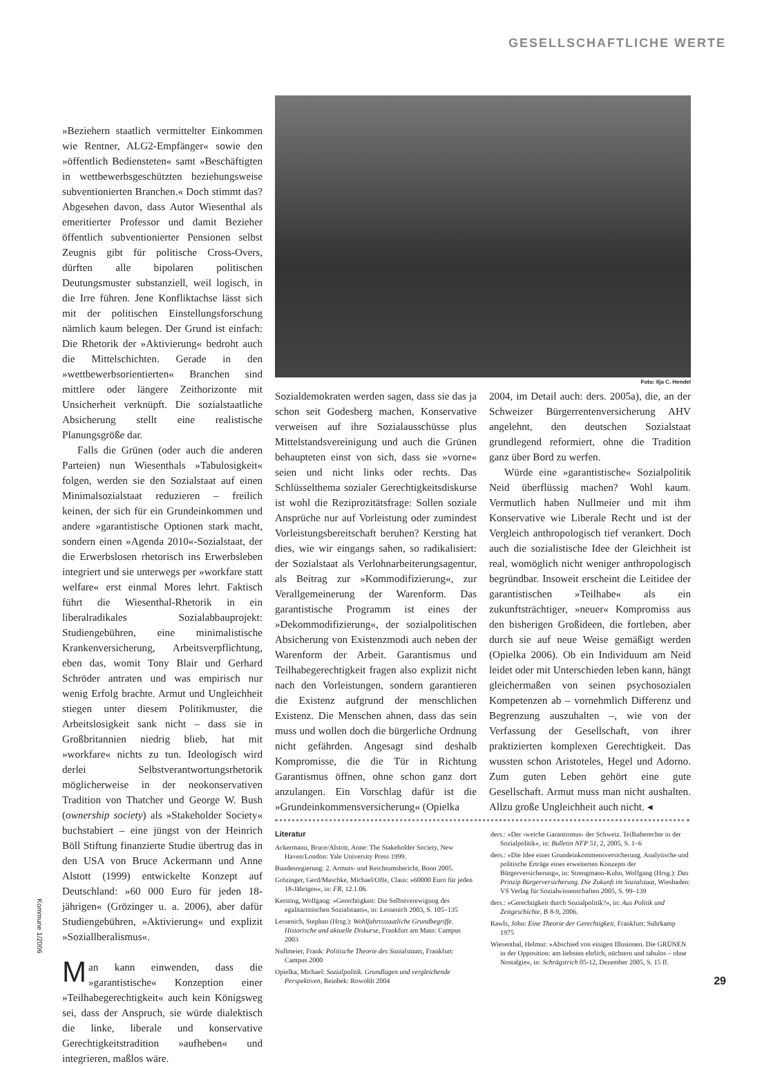GESELLSCHAFTLICHE WERTE
»Beziehern staatlich vermittelter Einkommen wie Rentner, ALG2-Empfänger« sowie den »öffentlich Bediensteten« samt »Beschäftigten in wettbewerbsgeschützten beziehungsweise subventionierten Branchen.« Doch stimmt das? Abgesehen davon, dass Autor Wiesenthal als emeritierter Professor und damit Bezieher öffentlich subventionierter Pensionen selbst Zeugnis gibt für politische Cross-Overs, dürften alle bipolaren politischen Deutungsmuster substanziell, weil logisch, in die Irre führen. Jene Konfliktachse lässt sich mit der politischen Einstellungsforschung nämlich kaum belegen. Der Grund ist einfach: Die Rhetorik der »Aktivierung« bedroht auch die Mittelschichten. Gerade in den »wettbewerbsorientierten« Branchen sind mittlere oder längere Zeithorizonte mit Unsicherheit verknüpft. Die sozialstaatliche Absicherung stellt eine realistische Planungsgröße dar.
Falls die Grünen (oder auch die anderen Parteien) nun Wiesenthals »Tabulosigkeit« folgen, werden sie den Sozialstaat auf einen Minimalsozialstaat reduzieren – freilich keinen, der sich für ein Grundeinkommen und andere »garantistische Optionen stark macht, sondern einen »Agenda 2010«-Sozialstaat, der die Erwerbslosen rhetorisch ins Erwerbsleben integriert und sie unterwegs per »workfare statt welfare« erst einmal Mores lehrt. Faktisch führt die Wiesenthal-Rhetorik in ein liberalradikales Sozialabbauprojekt: Studiengebühren, eine minimalistische Krankenversicherung, Arbeitsverpflichtung, eben das, womit Tony Blair und Gerhard Schröder antraten und was empirisch nur wenig Erfolg brachte. Armut und Ungleichheit stiegen unter diesem Politikmuster, die Arbeitslosigkeit sank nicht – dass sie in Großbritannien niedrig blieb, hat mit »workfare« nichts zu tun. Ideologisch wird derlei Selbstverantwortungsrhetorik möglicherweise in der neokonservativen Tradition von Thatcher und George W. Bush (ownership society) als »Stakeholder Society« buchstabiert – eine jüngst von der Heinrich Böll Stiftung finanzierte Studie übertrug das in den USA von Bruce Ackermann und Anne Alstott (1999) entwickelte Konzept auf Deutschland: »60 000 Euro für jeden 18-jährigen« (Grözinger u. a. 2006), aber dafür Studiengebühren, »Aktivierung« und explizit »Soziallberalismus«.
Man kann einwenden, dass die »garantistische« Konzeption einer »Teilhabegerechtigkeit« auch kein Königsweg sei, dass der Anspruch, sie würde dialektisch die linke, liberale und konservative Gerechtigkeitstradition »aufheben« und integrieren, maßlos wäre.
Foto: Ilja C. Hendel
Sozialdemokraten werden sagen, dass sie das ja schon seit Godesberg machen, Konservative verweisen auf ihre Sozialausschüsse plus Mittelstandsvereinigung und auch die Grünen behaupteten einst von sich, dass sie »vorne« seien und nicht links oder rechts. Das Schlüsselthema sozialer Gerechtigkeitsdiskurse ist wohl die Reziprozitätsfrage: Sollen soziale Ansprüche nur auf Vorleistung oder zumindest Vorleistungsbereitschaft beruhen? Kersting hat dies, wie wir eingangs sahen, so radikalisiert: der Sozialstaat als Verlohnarbeiterungsagentur, als Beitrag zur »Kommodifizierung«, zur Verallgemeinerung der Warenform. Das garantistische Programm ist eines der »Dekommodifizierung«, der sozialpolitischen Absicherung von Existenzmodi auch neben der Warenform der Arbeit. Garantismus und Teilhabegerechtigkeit fragen also explizit nicht nach den Vorleistungen, sondern garantieren die Existenz aufgrund der menschlichen Existenz. Die Menschen ahnen, dass das sein muss und wollen doch die bürgerliche Ordnung nicht gefährden. Angesagt sind deshalb Kompromisse, die die Tür in Richtung Garantismus öffnen, ohne schon ganz dort anzulangen. Ein Vorschlag dafür ist die »Grundeinkommensversicherung« (Opielka
2004, im Detail auch: ders. 2005a), die, an der Schweizer Bürgerrentenversicherung AHV angelehnt, den deutschen Sozialstaat grundlegend reformiert, ohne die Tradition ganz über Bord zu werfen.
Würde eine »garantistische« Sozialpolitik Neid überflüssig machen? Wohl kaum. Vermutlich haben Nullmeier und mit ihm Konservative wie Liberale Recht und ist der Vergleich anthropologisch tief verankert. Doch auch die sozialistische Idee der Gleichheit ist real, womöglich nicht weniger anthropologisch begründbar. Insoweit erscheint die Leitidee der garantistischen »Teilhabe« als ein zukunftsträchtiger, »neuer« Kompromiss aus den bisherigen Großideen, die fortleben, aber durch sie auf neue Weise gemäßigt werden (Opielka 2006). Ob ein Individuum am Neid leidet oder mit Unterschieden leben kann, hängt gleichermaßen von seinen psychosozialen Kompetenzen ab – vornehmlich Differenz und Begrenzung auszuhalten –, wie von der Verfassung der Gesellschaft, von ihrer praktizierten komplexen Gerechtigkeit. Das wussten schon Aristoteles, Hegel und Adorno. Zum guten Leben gehört eine gute Gesellschaft. Armut muss man nicht aushalten. Allzu große Ungleichheit auch nicht. ◂
Literatur
Ackermann, Bruce/Alstott, Anne: The Stakeholder Society, New Haven/London: Yale University Press 1999.
Bundesregierung: 2. Armuts- und Reichtumsbericht, Bonn 2005.
Grözinger, Gerd/Maschke, Michael/Offe, Claus: »60000 Euro für jeden 18-Jährigen«, in: FR, 12.1.06.
Kersting, Wolfgang: »Gerechtigkeit: Die Selbstverewigung des egalitaristischen Sozialstaats«, in: Lessenich 2003, S. 105–135
Lessenich, Stephan (Hrsg.): Wohlfahrtsstaatliche Grundbegriffe. Historische und aktuelle Diskurse, Frankfurt am Main: Campus 2003
Nullmeier, Frank: Politische Theorie des Sozialstaats, Frankfurt: Campus 2000
Opielka, Michael: Sozialpolitik. Grundlagen und vergleichende Perspektiven, Reinbek: Rowohlt 2004
ders.: »Der ›weiche Garantismus‹ der Schweiz. Teilhaberechte in der Sozialpolitik«, in: Bulletin NFP 51, 2, 2005, S. 1–6
ders.: »Die Idee einer Grundeinkommensversicherung. Analytische und politische Erträge eines erweiterten Konzepts der Bürgerversicherung«, in: Strengmann-Kuhn, Wolfgang (Hrsg.): Das Prinzip Bürgerversicherung. Die Zukunft im Sozialstaat, Wiesbaden: VS Verlag für Sozialwissenschaften 2005, S. 99–139
ders.: »Gerechtigkeit durch Sozialpolitik?«, in: Aus Politik und Zeitgeschichte, B 8-9, 2006.
Rawls, John: Eine Theorie der Gerechtigkeit, Frankfurt: Suhrkamp 1975
Wiesenthal, Helmut: »Abschied von einigen Illusionen. Die GRÜNEN in der Opposition: am liebsten ehrlich, nüchtern und tabulos – ohne Nostalgie«, in: Schrägstrich 05-12, Dezember 2005, S. 15 ff.
Kommune 1/2006
29